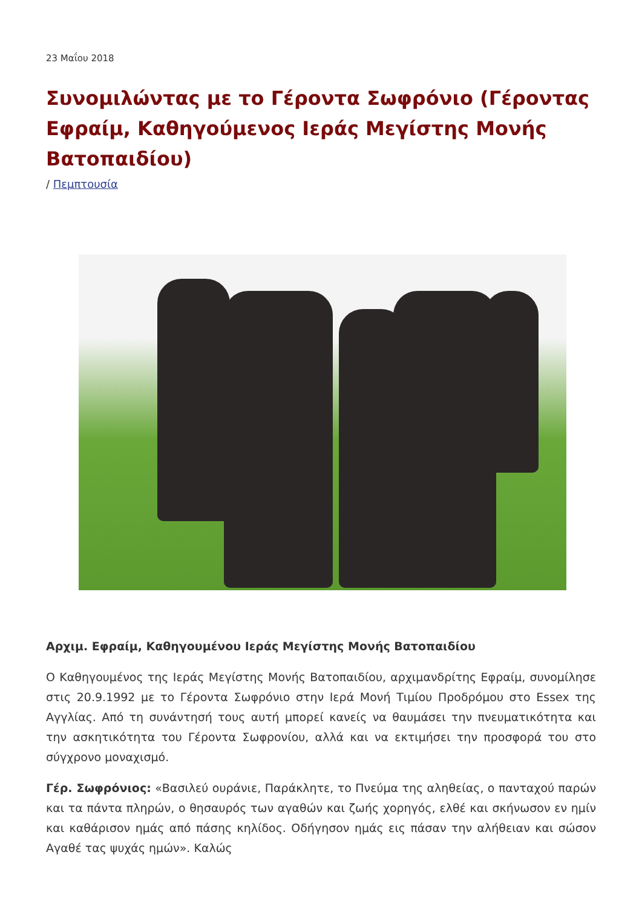23 Μαΐου 2018
Συνομιλώντας με το Γέροντα Σωφρόνιο (Γέροντας Εφραίμ, Καθηγούμενος Ιεράς Μεγίστης Μονής Βατοπαιδίου)
/ Πεμπτουσία
Αρχιμ. Εφραίμ, Καθηγουμένου Ιεράς Μεγίστης Μονής Βατοπαιδίου
Ο Καθηγουμένος της Ιεράς Μεγίστης Μονής Βατοπαιδίου, αρχιμανδρίτης Εφραίμ, συνομίλησε στις 20.9.1992 με το Γέροντα Σωφρόνιο στην Ιερά Μονή Τιμίου Προδρόμου στο Essex της Αγγλίας. Από τη συνάντησή τους αυτή μπορεί κανείς να θαυμάσει την πνευματικότητα και την ασκητικότητα του Γέροντα Σωφρονίου, αλλά και να εκτιμήσει την προσφορά του στο σύγχρονο μοναχισμό.
Γέρ. Σωφρόνιος: «Βασιλεύ ουράνιε, Παράκλητε, το Πνεύμα της αληθείας, ο πανταχού παρών και τα πάντα πληρών, ο θησαυρός των αγαθών και ζωής χορηγός, ελθέ και σκήνωσον εν ημίν και καθάρισον ημάς από πάσης κηλίδος. Οδήγησον ημάς εις πάσαν την αλήθειαν και σώσον Αγαθέ τας ψυχάς ημών». Καλώς